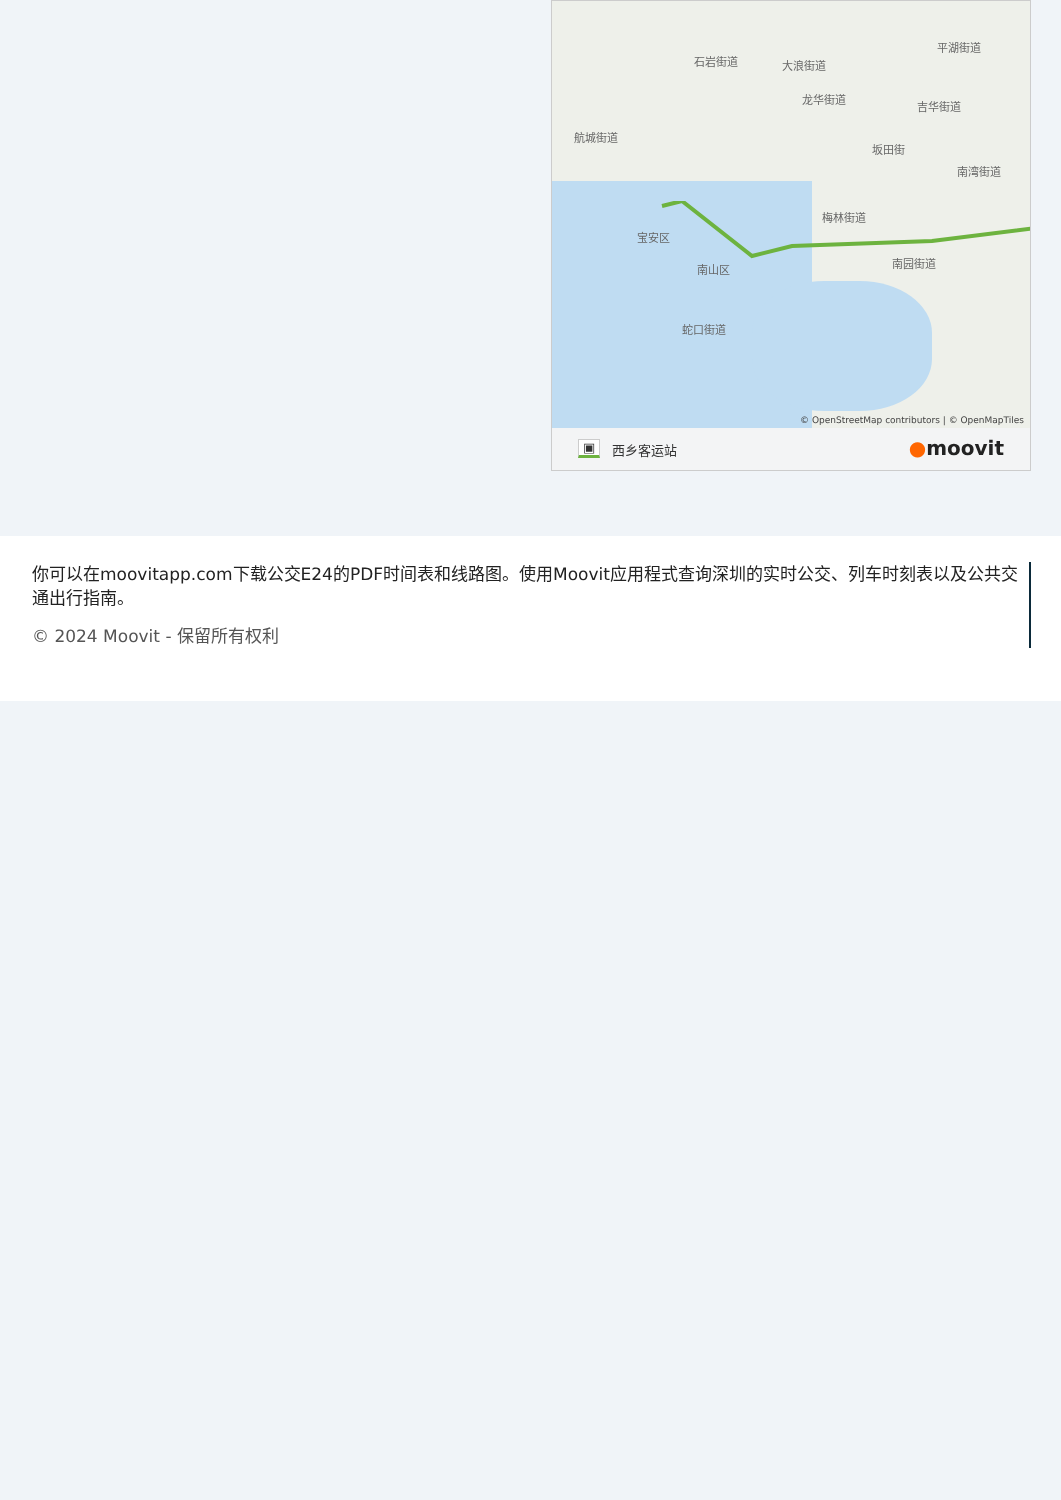石岩街道 大浪街道
龙华街道
平湖街道
吉华街道
航城街道
坂田街
南湾街道
梅林街道
宝安区
南山区 南园街道
蛇口街道
© OpenStreetMap contributors | © OpenMapTiles
▣ 西乡客运站 ●moovit
你可以在moovitapp.com下载公交E24的PDF时间表和线路图。使用Moovit应用程式查询深圳的实时公交、列车时刻表以及公共交通出行指南。
© 2024 Moovit - 保留所有权利